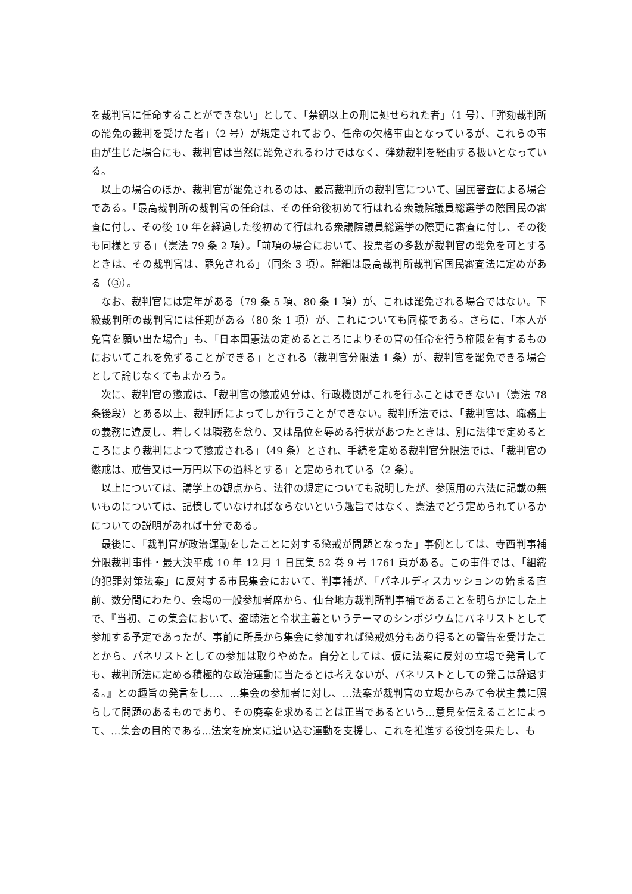を裁判官に任命することができない」として、「禁錮以上の刑に処せられた者」（1 号）、「弾劾裁判所の罷免の裁判を受けた者」（2 号）が規定されており、任命の欠格事由となっているが、これらの事由が生じた場合にも、裁判官は当然に罷免されるわけではなく、弾劾裁判を経由する扱いとなっている。
以上の場合のほか、裁判官が罷免されるのは、最高裁判所の裁判官について、国民審査による場合である。「最高裁判所の裁判官の任命は、その任命後初めて行はれる衆議院議員総選挙の際国民の審査に付し、その後 10 年を経過した後初めて行はれる衆議院議員総選挙の際更に審査に付し、その後も同様とする」（憲法 79 条 2 項）。「前項の場合において、投票者の多数が裁判官の罷免を可とするときは、その裁判官は、罷免される」（同条 3 項）。詳細は最高裁判所裁判官国民審査法に定めがある（③）。
なお、裁判官には定年がある（79 条 5 項、80 条 1 項）が、これは罷免される場合ではない。下級裁判所の裁判官には任期がある（80 条 1 項）が、これについても同様である。さらに、「本人が免官を願い出た場合」も、「日本国憲法の定めるところによりその官の任命を行う権限を有するものにおいてこれを免ずることができる」とされる（裁判官分限法 1 条）が、裁判官を罷免できる場合として論じなくてもよかろう。
次に、裁判官の懲戒は、「裁判官の懲戒処分は、行政機関がこれを行ふことはできない」（憲法 78 条後段）とある以上、裁判所によってしか行うことができない。裁判所法では、「裁判官は、職務上の義務に違反し、若しくは職務を怠り、又は品位を辱める行状があつたときは、別に法律で定めるところにより裁判によつて懲戒される」（49 条）とされ、手続を定める裁判官分限法では、「裁判官の懲戒は、戒告又は一万円以下の過料とする」と定められている（2 条）。
以上については、講学上の観点から、法律の規定についても説明したが、参照用の六法に記載の無いものについては、記憶していなければならないという趣旨ではなく、憲法でどう定められているかについての説明があれば十分である。
最後に、「裁判官が政治運動をしたことに対する懲戒が問題となった」事例としては、寺西判事補分限裁判事件・最大決平成 10 年 12 月 1 日民集 52 巻 9 号 1761 頁がある。この事件では、「組織的犯罪対策法案」に反対する市民集会において、判事補が、「パネルディスカッションの始まる直前、数分間にわたり、会場の一般参加者席から、仙台地方裁判所判事補であることを明らかにした上で、『当初、この集会において、盗聴法と令状主義というテーマのシンポジウムにパネリストとして参加する予定であったが、事前に所長から集会に参加すれば懲戒処分もあり得るとの警告を受けたことから、パネリストとしての参加は取りやめた。自分としては、仮に法案に反対の立場で発言しても、裁判所法に定める積極的な政治運動に当たるとは考えないが、パネリストとしての発言は辞退する。』との趣旨の発言をし…、…集会の参加者に対し、…法案が裁判官の立場からみて令状主義に照らして問題のあるものであり、その廃案を求めることは正当であるという…意見を伝えることによって、…集会の目的である…法案を廃案に追い込む運動を支援し、これを推進する役割を果たし、も